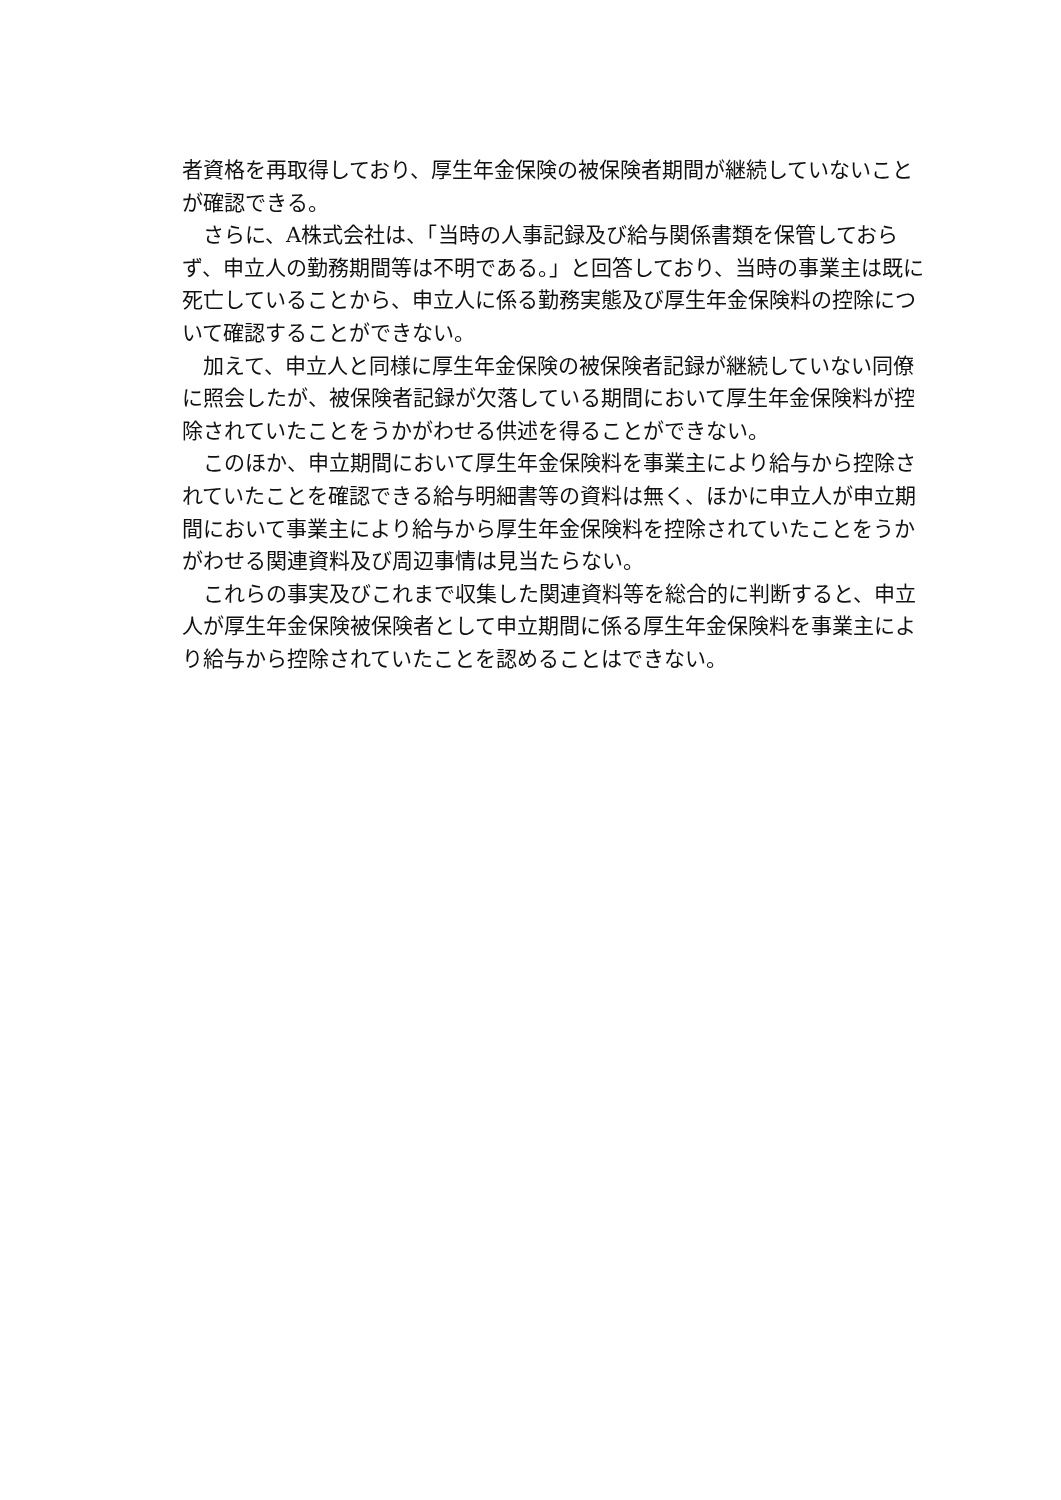者資格を再取得しており、厚生年金保険の被保険者期間が継続していないことが確認できる。
さらに、A株式会社は、「当時の人事記録及び給与関係書類を保管しておらず、申立人の勤務期間等は不明である。」と回答しており、当時の事業主は既に死亡していることから、申立人に係る勤務実態及び厚生年金保険料の控除について確認することができない。
加えて、申立人と同様に厚生年金保険の被保険者記録が継続していない同僚に照会したが、被保険者記録が欠落している期間において厚生年金保険料が控除されていたことをうかがわせる供述を得ることができない。
このほか、申立期間において厚生年金保険料を事業主により給与から控除されていたことを確認できる給与明細書等の資料は無く、ほかに申立人が申立期間において事業主により給与から厚生年金保険料を控除されていたことをうかがわせる関連資料及び周辺事情は見当たらない。
これらの事実及びこれまで収集した関連資料等を総合的に判断すると、申立人が厚生年金保険被保険者として申立期間に係る厚生年金保険料を事業主により給与から控除されていたことを認めることはできない。